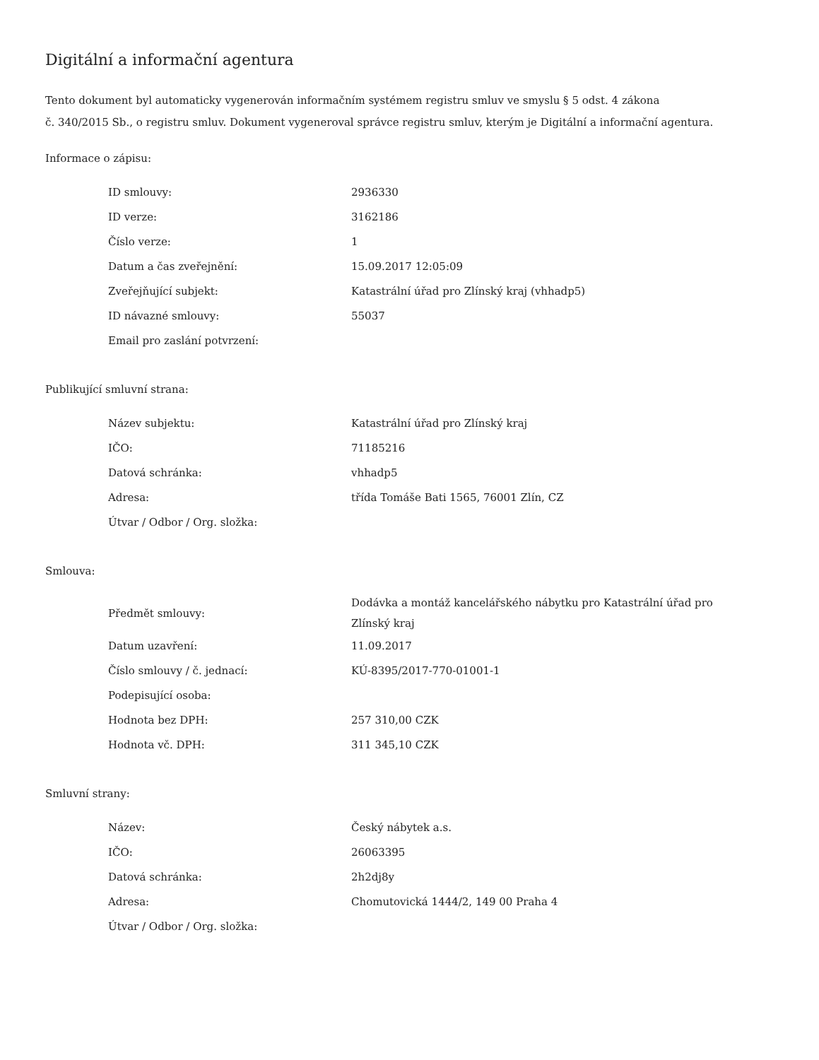Digitální a informační agentura
Tento dokument byl automaticky vygenerován informačním systémem registru smluv ve smyslu § 5 odst. 4 zákona
č. 340/2015 Sb., o registru smluv. Dokument vygeneroval správce registru smluv, kterým je Digitální a informační agentura.
Informace o zápisu:
| ID smlouvy: | 2936330 |
| ID verze: | 3162186 |
| Číslo verze: | 1 |
| Datum a čas zveřejnění: | 15.09.2017 12:05:09 |
| Zveřejňující subjekt: | Katastrální úřad pro Zlínský kraj (vhhadp5) |
| ID návazné smlouvy: | 55037 |
| Email pro zaslání potvrzení: | |
Publikující smluvní strana:
| Název subjektu: | Katastrální úřad pro Zlínský kraj |
| IČO: | 71185216 |
| Datová schránka: | vhhadp5 |
| Adresa: | třída Tomáše Bati 1565, 76001 Zlín, CZ |
| Útvar / Odbor / Org. složka: | |
Smlouva:
| Předmět smlouvy: | Dodávka a montáž kancelářského nábytku pro Katastrální úřad pro Zlínský kraj |
| Datum uzavření: | 11.09.2017 |
| Číslo smlouvy / č. jednací: | KÚ-8395/2017-770-01001-1 |
| Podepisující osoba: | |
| Hodnota bez DPH: | 257 310,00 CZK |
| Hodnota vč. DPH: | 311 345,10 CZK |
Smluvní strany:
| Název: | Český nábytek a.s. |
| IČO: | 26063395 |
| Datová schránka: | 2h2dj8y |
| Adresa: | Chomutovická 1444/2, 149 00 Praha 4 |
| Útvar / Odbor / Org. složka: | |